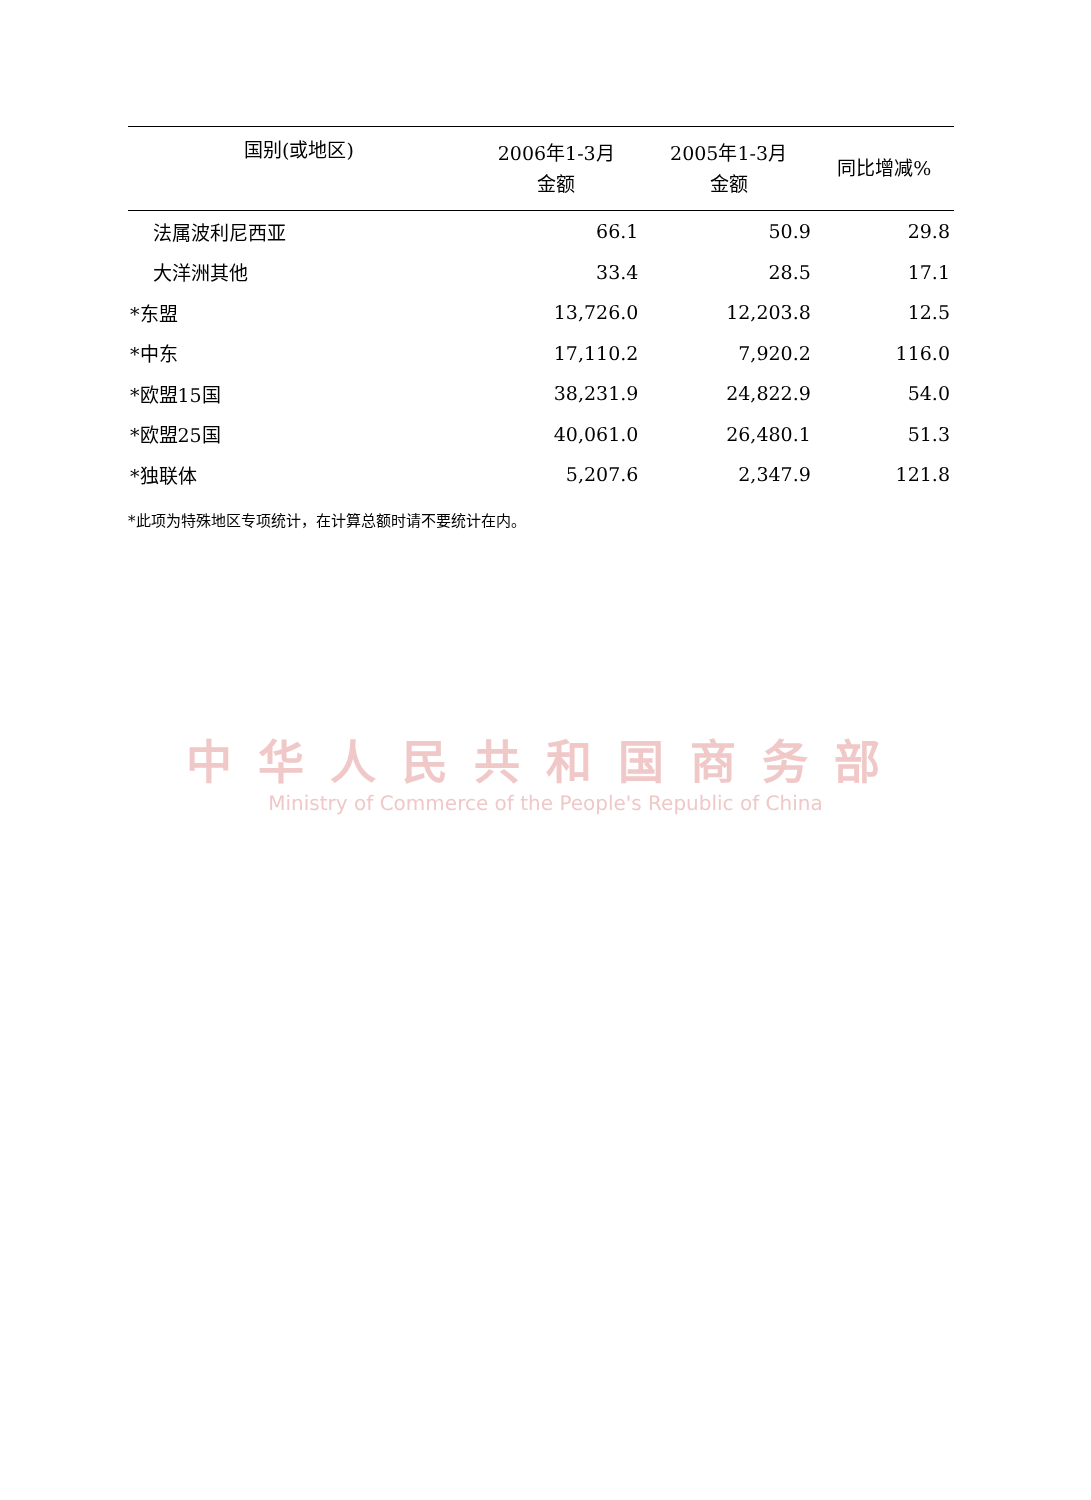| 国别(或地区) | 2006年1-3月 金额 | 2005年1-3月 金额 | 同比增减% |
| --- | --- | --- | --- |
| 法属波利尼西亚 | 66.1 | 50.9 | 29.8 |
| 大洋洲其他 | 33.4 | 28.5 | 17.1 |
| *东盟 | 13,726.0 | 12,203.8 | 12.5 |
| *中东 | 17,110.2 | 7,920.2 | 116.0 |
| *欧盟15国 | 38,231.9 | 24,822.9 | 54.0 |
| *欧盟25国 | 40,061.0 | 26,480.1 | 51.3 |
| *独联体 | 5,207.6 | 2,347.9 | 121.8 |
*此项为特殊地区专项统计，在计算总额时请不要统计在内。
中华人民共和国商务部
Ministry of Commerce of the People's Republic of China